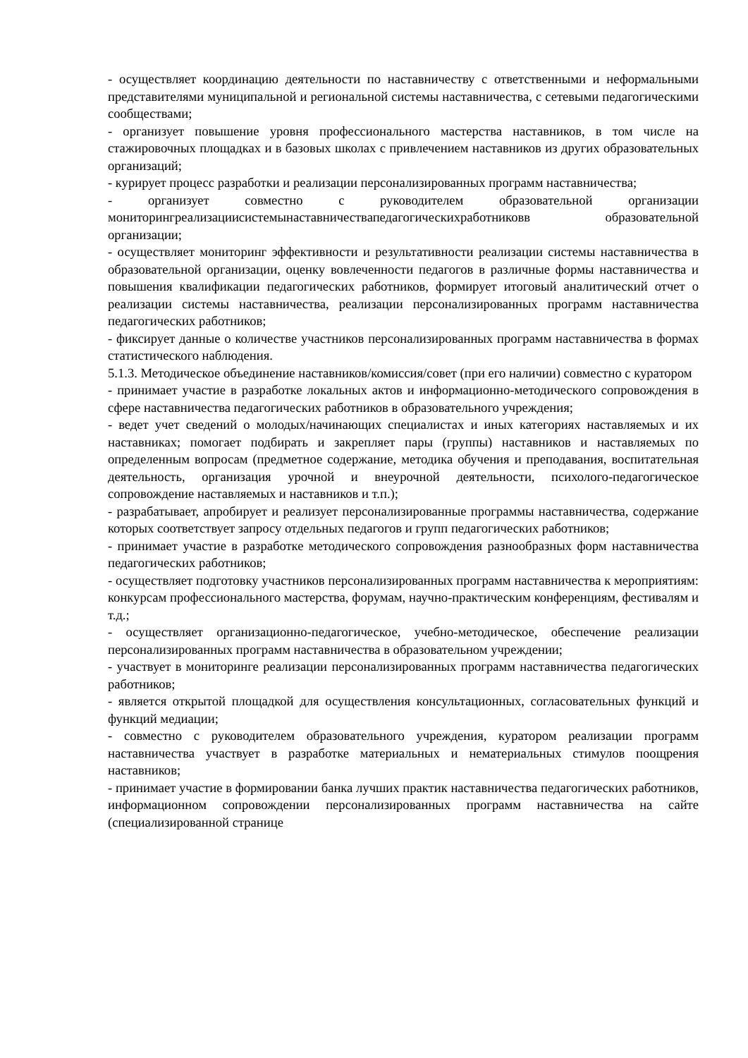- осуществляет координацию деятельности по наставничеству с ответственными и неформальными представителями муниципальной и региональной системы наставничества, с сетевыми педагогическими сообществами;
- организует повышение уровня профессионального мастерства наставников, в том числе на стажировочных площадках и в базовых школах с привлечением наставников из других образовательных организаций;
- курирует процесс разработки и реализации персонализированных программ наставничества;
- организует совместно с руководителем образовательной организации мониторингреализациисистемынаставничествапедагогическихработниковв образовательной организации;
- осуществляет мониторинг эффективности и результативности реализации системы наставничества в образовательной организации, оценку вовлеченности педагогов в различные формы наставничества и повышения квалификации педагогических работников, формирует итоговый аналитический отчет о реализации системы наставничества, реализации персонализированных программ наставничества педагогических работников;
- фиксирует данные о количестве участников персонализированных программ наставничества в формах статистического наблюдения.
5.1.3. Методическое объединение наставников/комиссия/совет (при его наличии) совместно с куратором
- принимает участие в разработке локальных актов и информационно-методического сопровождения в сфере наставничества педагогических работников в образовательного учреждения;
- ведет учет сведений о молодых/начинающих специалистах и иных категориях наставляемых и их наставниках; помогает подбирать и закрепляет пары (группы) наставников и наставляемых по определенным вопросам (предметное содержание, методика обучения и преподавания, воспитательная деятельность, организация урочной и внеурочной деятельности, психолого-педагогическое сопровождение наставляемых и наставников и т.п.);
- разрабатывает, апробирует и реализует персонализированные программы наставничества, содержание которых соответствует запросу отдельных педагогов и групп педагогических работников;
- принимает участие в разработке методического сопровождения разнообразных форм наставничества педагогических работников;
- осуществляет подготовку участников персонализированных программ наставничества к мероприятиям: конкурсам профессионального мастерства, форумам, научно-практическим конференциям, фестивалям и т.д.;
- осуществляет организационно-педагогическое, учебно-методическое, обеспечение реализации персонализированных программ наставничества в образовательном учреждении;
- участвует в мониторинге реализации персонализированных программ наставничества педагогических работников;
- является открытой площадкой для осуществления консультационных, согласовательных функций и функций медиации;
- совместно с руководителем образовательного учреждения, куратором реализации программ наставничества участвует в разработке материальных и нематериальных стимулов поощрения наставников;
- принимает участие в формировании банка лучших практик наставничества педагогических работников, информационном сопровождении персонализированных программ наставничества на сайте (специализированной странице